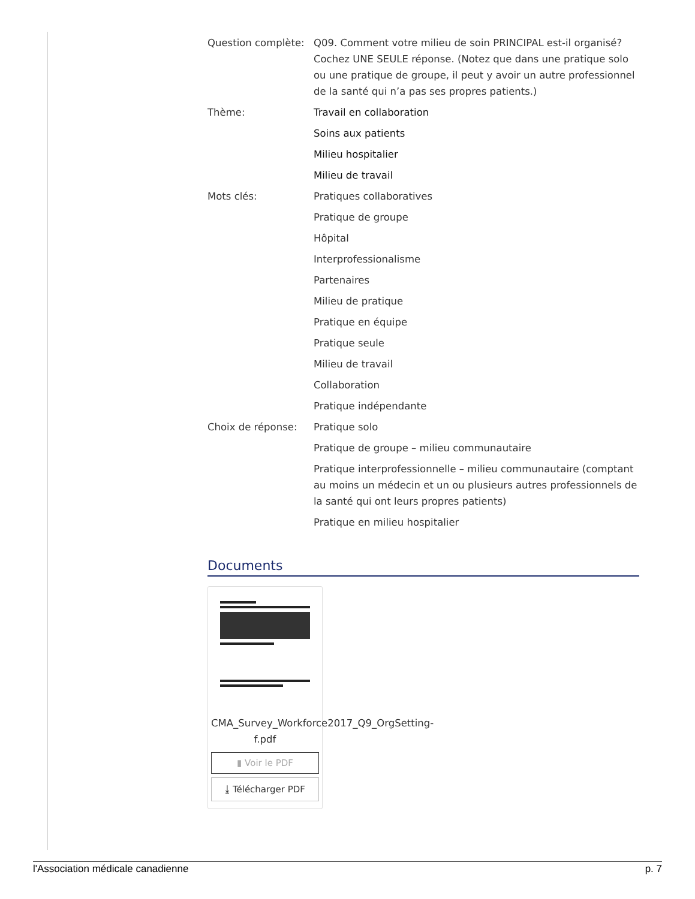| Question complète: | Q09. Comment votre milieu de soin PRINCIPAL est-il organisé? Cochez UNE SEULE réponse. (Notez que dans une pratique solo ou une pratique de groupe, il peut y avoir un autre professionnel de la santé qui n’a pas ses propres patients.) |
| Thème: | Travail en collaboration |
| | Soins aux patients |
| | Milieu hospitalier |
| | Milieu de travail |
| Mots clés: | Pratiques collaboratives |
| | Pratique de groupe |
| | Hôpital |
| | Interprofessionalisme |
| | Partenaires |
| | Milieu de pratique |
| | Pratique en équipe |
| | Pratique seule |
| | Milieu de travail |
| | Collaboration |
| | Pratique indépendante |
| Choix de réponse: | Pratique solo |
| | Pratique de groupe – milieu communautaire |
| | Pratique interprofessionnelle – milieu communautaire (comptant au moins un médecin et un ou plusieurs autres professionnels de la santé qui ont leurs propres patients) |
| | Pratique en milieu hospitalier |
Documents
CMA_Survey_Workforce2017_Q9_OrgSetting-f.pdf
▮ Voir le PDF
⤓ Télécharger PDF
l'Association médicale canadienne p. 7